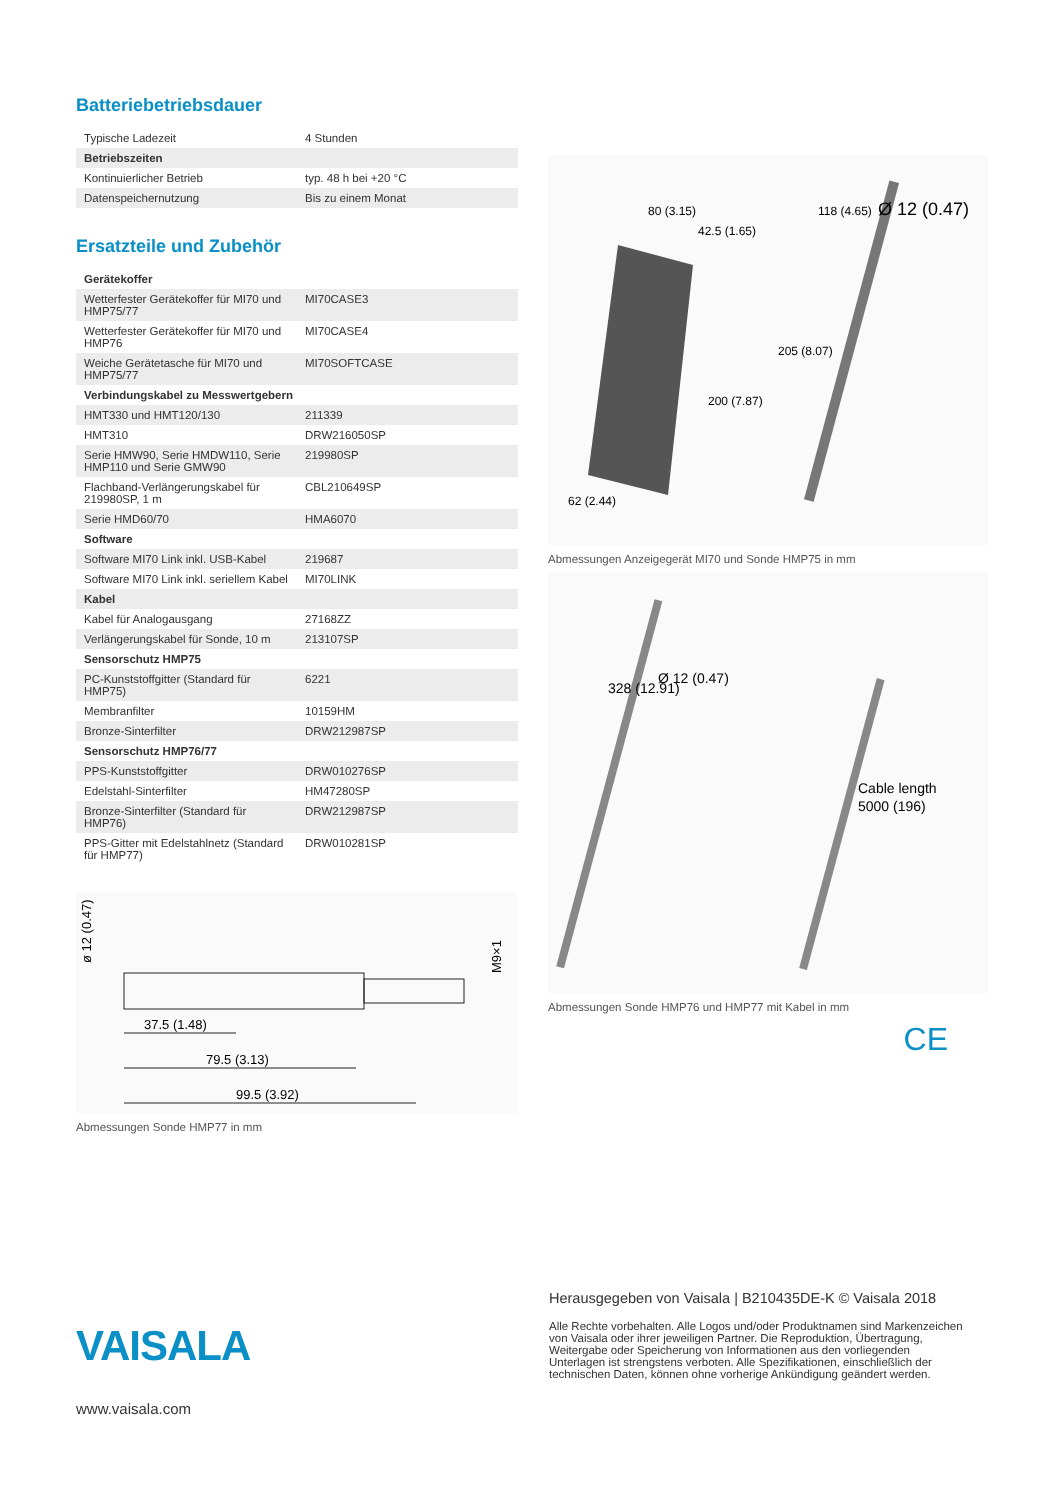Batteriebetriebsdauer
| Typische Ladezeit | 4 Stunden |
| Betriebszeiten | |
| Kontinuierlicher Betrieb | typ. 48 h bei +20 °C |
| Datenspeichernutzung | Bis zu einem Monat |
Ersatzteile und Zubehör
| Gerätekoffer | |
| Wetterfester Gerätekoffer für MI70 und HMP75/77 | MI70CASE3 |
| Wetterfester Gerätekoffer für MI70 und HMP76 | MI70CASE4 |
| Weiche Gerätetasche für MI70 und HMP75/77 | MI70SOFTCASE |
| Verbindungskabel zu Messwertgebern | |
| HMT330 und HMT120/130 | 211339 |
| HMT310 | DRW216050SP |
| Serie HMW90, Serie HMDW110, Serie HMP110 und Serie GMW90 | 219980SP |
| Flachband-Verlängerungskabel für 219980SP, 1 m | CBL210649SP |
| Serie HMD60/70 | HMA6070 |
| Software | |
| Software MI70 Link inkl. USB-Kabel | 219687 |
| Software MI70 Link inkl. seriellem Kabel | MI70LINK |
| Kabel | |
| Kabel für Analogausgang | 27168ZZ |
| Verlängerungskabel für Sonde, 10 m | 213107SP |
| Sensorschutz HMP75 | |
| PC-Kunststoffgitter (Standard für HMP75) | 6221 |
| Membranfilter | 10159HM |
| Bronze-Sinterfilter | DRW212987SP |
| Sensorschutz HMP76/77 | |
| PPS-Kunststoffgitter | DRW010276SP |
| Edelstahl-Sinterfilter | HM47280SP |
| Bronze-Sinterfilter (Standard für HMP76) | DRW212987SP |
| PPS-Gitter mit Edelstahlnetz (Standard für HMP77) | DRW010281SP |
37.5 (1.48)
79.5 (3.13)
99.5 (3.92)
ø 12 (0.47)
M9×1
Abmessungen Sonde HMP77 in mm
80 (3.15)
42.5 (1.65)
200 (7.87)
62 (2.44)
118 (4.65)
Ø 12 (0.47)
205 (8.07)
Abmessungen Anzeigegerät MI70 und Sonde HMP75 in mm
328 (12.91)
Ø 12 (0.47)
Cable length
5000 (196)
Abmessungen Sonde HMP76 und HMP77 mit Kabel in mm
CE
VAISALA
www.vaisala.com
Herausgegeben von Vaisala | B210435DE-K © Vaisala 2018
Alle Rechte vorbehalten. Alle Logos und/oder Produktnamen sind Markenzeichen von Vaisala oder ihrer jeweiligen Partner. Die Reproduktion, Übertragung, Weitergabe oder Speicherung von Informationen aus den vorliegenden Unterlagen ist strengstens verboten. Alle Spezifikationen, einschließlich der technischen Daten, können ohne vorherige Ankündigung geändert werden.